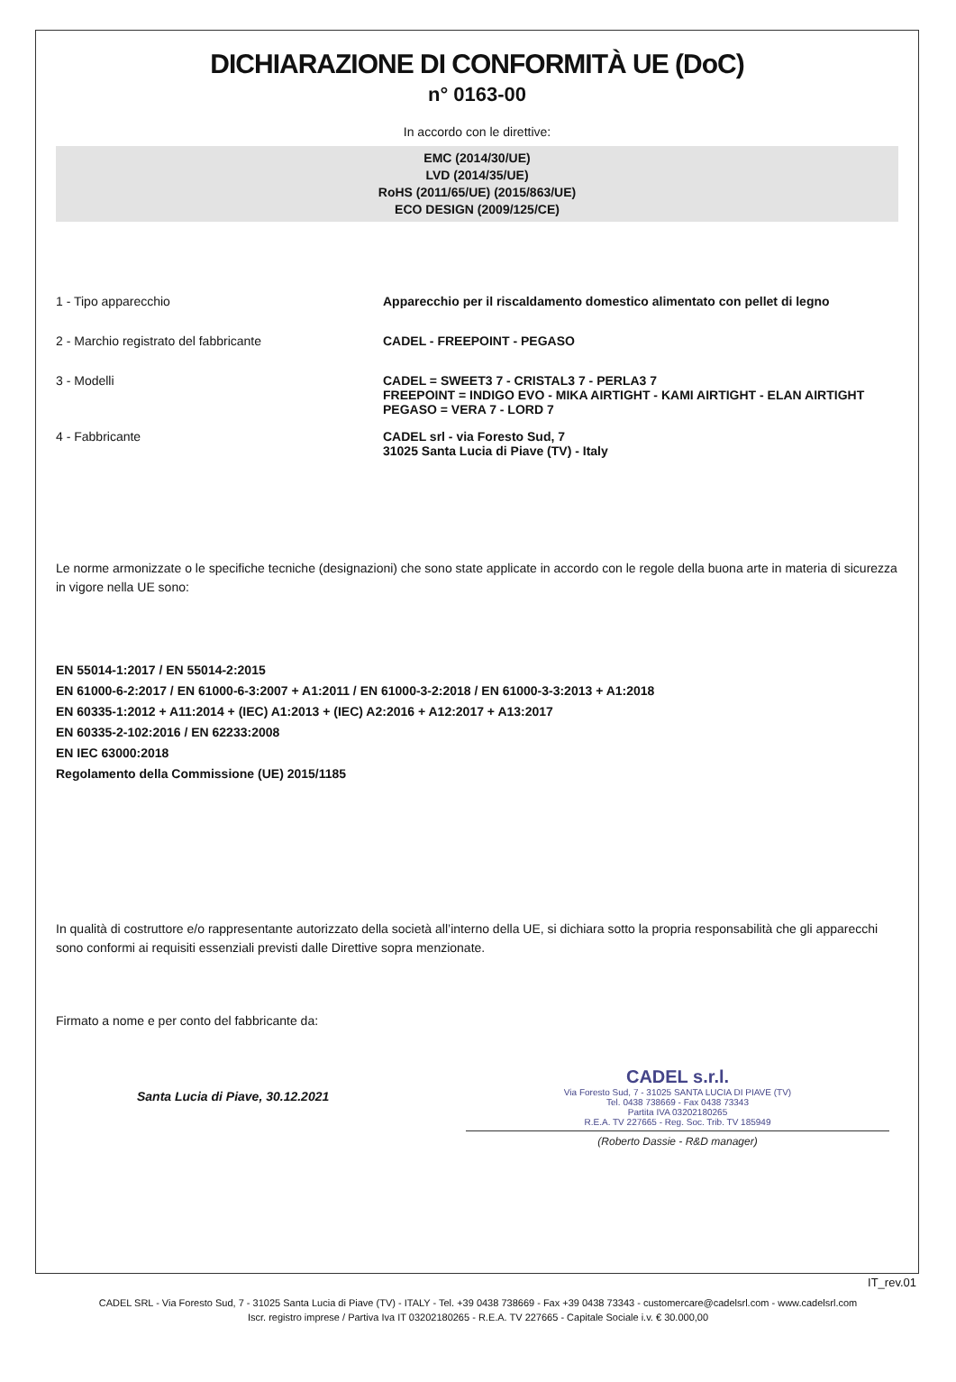DICHIARAZIONE DI CONFORMITÀ UE (DoC)
n° 0163-00
In accordo con le direttive:
EMC (2014/30/UE)
LVD (2014/35/UE)
RoHS (2011/65/UE) (2015/863/UE)
ECO DESIGN (2009/125/CE)
1 - Tipo apparecchio Apparecchio per il riscaldamento domestico alimentato con pellet di legno
2 - Marchio registrato del fabbricante CADEL - FREEPOINT - PEGASO
3 - Modelli CADEL = SWEET3 7 - CRISTAL3 7 - PERLA3 7
FREEPOINT = INDIGO EVO - MIKA AIRTIGHT - KAMI AIRTIGHT - ELAN AIRTIGHT
PEGASO = VERA 7 - LORD 7
4 - Fabbricante CADEL srl - via Foresto Sud, 7
31025 Santa Lucia di Piave (TV) - Italy
Le norme armonizzate o le specifiche tecniche (designazioni) che sono state applicate in accordo con le regole della buona arte in materia di sicurezza in vigore nella UE sono:
EN 55014-1:2017 / EN 55014-2:2015
EN 61000-6-2:2017 / EN 61000-6-3:2007 + A1:2011 / EN 61000-3-2:2018 / EN 61000-3-3:2013 + A1:2018
EN 60335-1:2012 + A11:2014 + (IEC) A1:2013 + (IEC) A2:2016 + A12:2017 + A13:2017
EN 60335-2-102:2016 / EN 62233:2008
EN IEC 63000:2018
Regolamento della Commissione (UE) 2015/1185
In qualità di costruttore e/o rappresentante autorizzato della società all’interno della UE, si dichiara sotto la propria responsabilità che gli apparecchi sono conformi ai requisiti essenziali previsti dalle Direttive sopra menzionate.
Firmato a nome e per conto del fabbricante da:
Santa Lucia di Piave, 30.12.2021
CADEL s.r.l.
Via Foresto Sud, 7 - 31025 SANTA LUCIA DI PIAVE (TV)
Tel. 0438 738669 - Fax 0438 73343
Partita IVA 03202180265
R.E.A. TV 227665 - Reg. Soc. Trib. TV 185949
(Roberto Dassie - R&D manager)
IT_rev.01
CADEL SRL - Via Foresto Sud, 7 - 31025 Santa Lucia di Piave (TV) - ITALY - Tel. +39 0438 738669 - Fax +39 0438 73343 - customercare@cadelsrl.com - www.cadelsrl.com
Iscr. registro imprese / Partiva Iva IT 03202180265 - R.E.A. TV 227665 - Capitale Sociale i.v. € 30.000,00